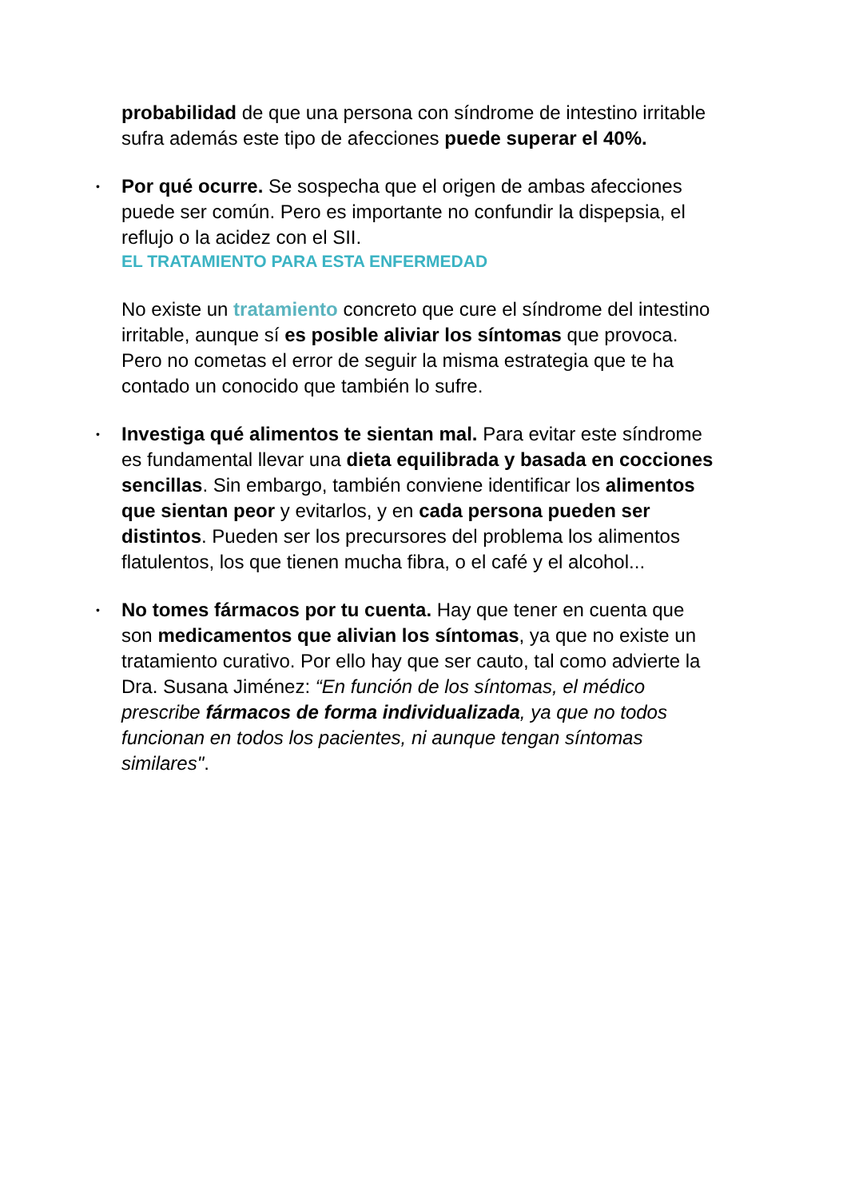probabilidad de que una persona con síndrome de intestino irritable sufra además este tipo de afecciones puede superar el 40%.
•
Por qué ocurre. Se sospecha que el origen de ambas afecciones puede ser común. Pero es importante no confundir la dispepsia, el reflujo o la acidez con el SII.
EL TRATAMIENTO PARA ESTA ENFERMEDAD
No existe un tratamiento concreto que cure el síndrome del intestino irritable, aunque sí es posible aliviar los síntomas que provoca. Pero no cometas el error de seguir la misma estrategia que te ha contado un conocido que también lo sufre.
•
Investiga qué alimentos te sientan mal. Para evitar este síndrome es fundamental llevar una dieta equilibrada y basada en cocciones sencillas. Sin embargo, también conviene identificar los alimentos que sientan peor y evitarlos, y en cada persona pueden ser distintos. Pueden ser los precursores del problema los alimentos flatulentos, los que tienen mucha fibra, o el café y el alcohol...
•
No tomes fármacos por tu cuenta. Hay que tener en cuenta que son medicamentos que alivian los síntomas, ya que no existe un tratamiento curativo. Por ello hay que ser cauto, tal como advierte la Dra. Susana Jiménez: “En función de los síntomas, el médico prescribe fármacos de forma individualizada, ya que no todos funcionan en todos los pacientes, ni aunque tengan síntomas similares".